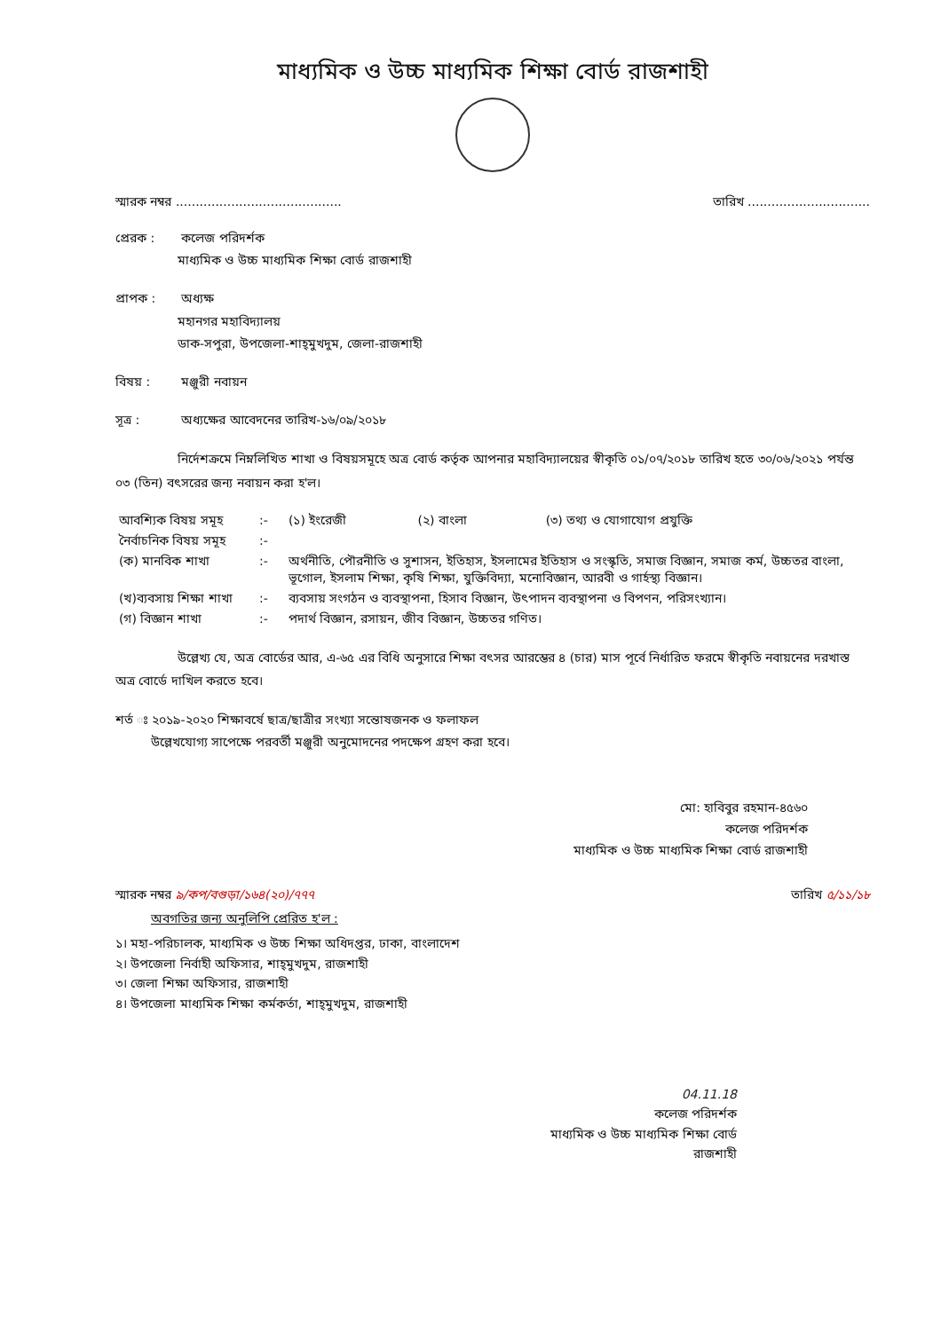মাধ্যমিক ও উচ্চ মাধ্যমিক শিক্ষা বোর্ড রাজশাহী
স্মারক নম্বর .......................................... তারিখ ...............................
প্রেরক : কলেজ পরিদর্শক
মাধ্যমিক ও উচ্চ মাধ্যমিক শিক্ষা বোর্ড রাজশাহী
প্রাপক : অধ্যক্ষ
মহানগর মহাবিদ্যালয়
ডাক-সপুরা, উপজেলা-শাহ্‌মুখদুম, জেলা-রাজশাহী
বিষয় : মঞ্জুরী নবায়ন
সূত্র : অধ্যক্ষের আবেদনের তারিখ-১৬/০৯/২০১৮
নির্দেশক্রমে নিম্নলিখিত শাখা ও বিষয়সমূহে অত্র বোর্ড কর্তৃক আপনার মহাবিদ্যালয়ের স্বীকৃতি ০১/০৭/২০১৮ তারিখ হতে ৩০/০৬/২০২১ পর্যন্ত ০৩ (তিন) বৎসরের জন্য নবায়ন করা হ'ল।
| আবশ্যিক বিষয় সমূহ | :- | (১) ইংরেজী (২) বাংলা (৩) তথ্য ও যোগাযোগ প্রযুক্তি |
| নৈর্বাচনিক বিষয় সমূহ | :- | |
| (ক) মানবিক শাখা | :- | অর্থনীতি, পৌরনীতি ও সুশাসন, ইতিহাস, ইসলামের ইতিহাস ও সংস্কৃতি, সমাজ বিজ্ঞান, সমাজ কর্ম, উচ্চতর বাংলা, ভূগোল, ইসলাম শিক্ষা, কৃষি শিক্ষা, যুক্তিবিদ্যা, মনোবিজ্ঞান, আরবী ও গার্হস্থ্য বিজ্ঞান। |
| (খ)ব্যবসায় শিক্ষা শাখা | :- | ব্যবসায় সংগঠন ও ব্যবস্থাপনা, হিসাব বিজ্ঞান, উৎপাদন ব্যবস্থাপনা ও বিপণন, পরিসংখ্যান। |
| (গ) বিজ্ঞান শাখা | :- | পদার্থ বিজ্ঞান, রসায়ন, জীব বিজ্ঞান, উচ্চতর গণিত। |
উল্লেখ্য যে, অত্র বোর্ডের আর, এ-৬৫ এর বিধি অনুসারে শিক্ষা বৎসর আরম্ভের ৪ (চার) মাস পূর্বে নির্ধারিত ফরমে স্বীকৃতি নবায়নের দরখাস্ত অত্র বোর্ডে দাখিল করতে হবে।
শর্ত ঃ ২০১৯-২০২০ শিক্ষাবর্ষে ছাত্র/ছাত্রীর সংখ্যা সন্তোষজনক ও ফলাফল
উল্লেখযোগ্য সাপেক্ষে পরবর্তী মঞ্জুরী অনুমোদনের পদক্ষেপ গ্রহণ করা হবে।
মো: হাবিবুর রহমান-৪৫৬০
কলেজ পরিদর্শক
মাধ্যমিক ও উচ্চ মাধ্যমিক শিক্ষা বোর্ড রাজশাহী
স্মারক নম্বর ৯/কপ/বগুড়া/১৬৪(২০)/৭৭৭ তারিখ ৫/১১/১৮
অবগতির জন্য অনুলিপি প্রেরিত হ'ল :
১। মহা-পরিচালক, মাধ্যমিক ও উচ্চ শিক্ষা অধিদপ্তর, ঢাকা, বাংলাদেশ
২। উপজেলা নির্বাহী অফিসার, শাহ্‌মুখদুম, রাজশাহী
৩। জেলা শিক্ষা অফিসার, রাজশাহী
৪। উপজেলা মাধ্যমিক শিক্ষা কর্মকর্তা, শাহ্‌মুখদুম, রাজশাহী
04.11.18
কলেজ পরিদর্শক
মাধ্যমিক ও উচ্চ মাধ্যমিক শিক্ষা বোর্ড
রাজশাহী